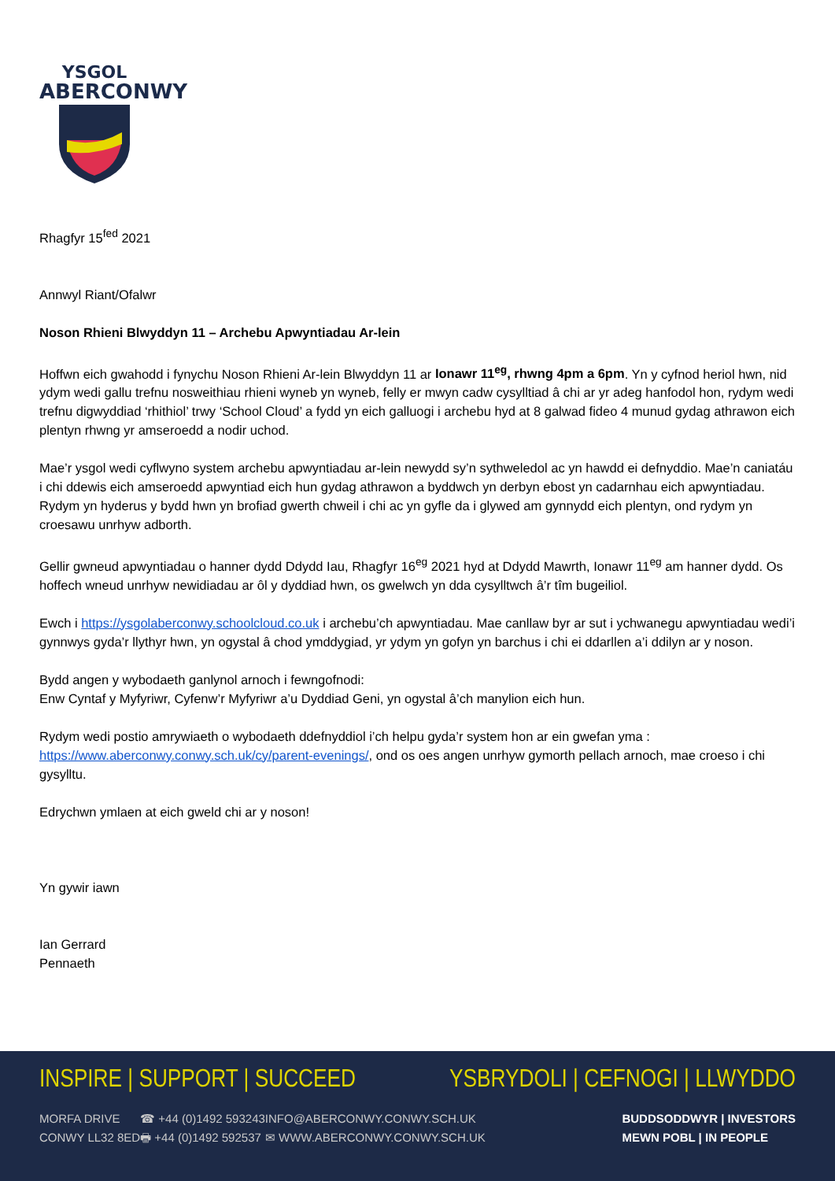YSGOL
ABERCONWY
Rhagfyr 15<sup>fed</sup> 2021
Annwyl Riant/Ofalwr
Noson Rhieni Blwyddyn 11 – Archebu Apwyntiadau Ar-lein
Hoffwn eich gwahodd i fynychu Noson Rhieni Ar-lein Blwyddyn 11 ar Ionawr 11<sup>eg</sup>, rhwng 4pm a 6pm. Yn y cyfnod heriol hwn, nid ydym wedi gallu trefnu nosweithiau rhieni wyneb yn wyneb, felly er mwyn cadw cysylltiad â chi ar yr adeg hanfodol hon, rydym wedi trefnu digwyddiad ‘rhithiol’ trwy ‘School Cloud’ a fydd yn eich galluogi i archebu hyd at 8 galwad fideo 4 munud gydag athrawon eich plentyn rhwng yr amseroedd a nodir uchod.
Mae’r ysgol wedi cyflwyno system archebu apwyntiadau ar-lein newydd sy’n sythweledol ac yn hawdd ei defnyddio. Mae’n caniatáu i chi ddewis eich amseroedd apwyntiad eich hun gydag athrawon a byddwch yn derbyn ebost yn cadarnhau eich apwyntiadau. Rydym yn hyderus y bydd hwn yn brofiad gwerth chweil i chi ac yn gyfle da i glywed am gynnydd eich plentyn, ond rydym yn croesawu unrhyw adborth.
Gellir gwneud apwyntiadau o hanner dydd Ddydd Iau, Rhagfyr 16<sup>eg</sup> 2021 hyd at Ddydd Mawrth, Ionawr 11<sup>eg</sup> am hanner dydd. Os hoffech wneud unrhyw newidiadau ar ôl y dyddiad hwn, os gwelwch yn dda cysylltwch â’r tîm bugeiliol.
Ewch i https://ysgolaberconwy.schoolcloud.co.uk i archebu’ch apwyntiadau. Mae canllaw byr ar sut i ychwanegu apwyntiadau wedi’i gynnwys gyda’r llythyr hwn, yn ogystal â chod ymddygiad, yr ydym yn gofyn yn barchus i chi ei ddarllen a’i ddilyn ar y noson.
Bydd angen y wybodaeth ganlynol arnoch i fewngofnodi:
Enw Cyntaf y Myfyriwr, Cyfenw’r Myfyriwr a’u Dyddiad Geni, yn ogystal â’ch manylion eich hun.
Rydym wedi postio amrywiaeth o wybodaeth ddefnyddiol i’ch helpu gyda’r system hon ar ein gwefan yma : https://www.aberconwy.conwy.sch.uk/cy/parent-evenings/, ond os oes angen unrhyw gymorth pellach arnoch, mae croeso i chi gysylltu.
Edrychwn ymlaen at eich gweld chi ar y noson!
Yn gywir iawn
Ian Gerrard
Pennaeth
INSPIRE | SUPPORT | SUCCEED YSBRYDOLI | CEFNOGI | LLWYDDO
MORFA DRIVE
CONWY LL32 8ED
☎ +44 (0)1492 593243
🖶 +44 (0)1492 592537
INFO@ABERCONWY.CONWY.SCH.UK
✉ WWW.ABERCONWY.CONWY.SCH.UK
BUDDSODDWYR | INVESTORS
MEWN POBL | IN PEOPLE